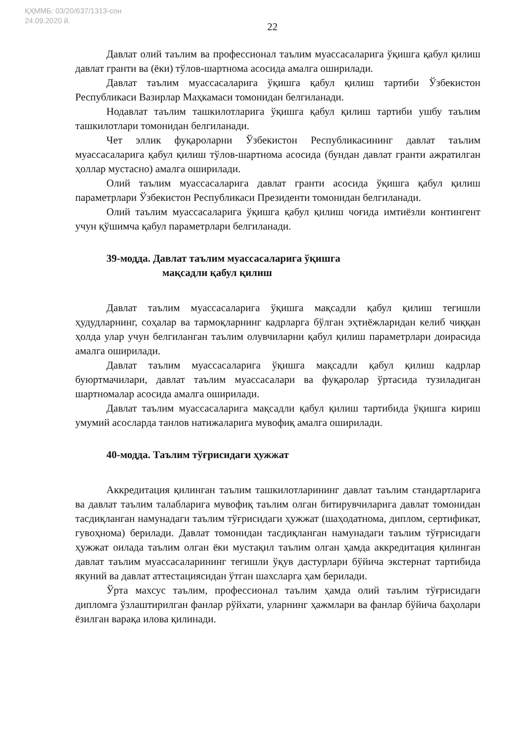ҚҲММБ: 03/20/637/1313-сон
24.09.2020 й.
22
Давлат олий таълим ва профессионал таълим муассасаларига ўқишга қабул қилиш давлат гранти ва (ёки) тўлов-шартнома асосида амалга оширилади.
Давлат таълим муассасаларига ўқишга қабул қилиш тартиби Ўзбекистон Республикаси Вазирлар Маҳкамаси томонидан белгиланади.
Нодавлат таълим ташкилотларига ўқишга қабул қилиш тартиби ушбу таълим ташкилотлари томонидан белгиланади.
Чет эллик фуқароларни Ўзбекистон Республикасининг давлат таълим муассасаларига қабул қилиш тўлов-шартнома асосида (бундан давлат гранти ажратилган ҳоллар мустасно) амалга оширилади.
Олий таълим муассасаларига давлат гранти асосида ўқишга қабул қилиш параметрлари Ўзбекистон Республикаси Президенти томонидан белгиланади.
Олий таълим муассасаларига ўқишга қабул қилиш чоғида имтиёзли контингент учун қўшимча қабул параметрлари белгиланади.
39-модда. Давлат таълим муассасаларига ўқишга
мақсадли қабул қилиш
Давлат таълим муассасаларига ўқишга мақсадли қабул қилиш тегишли ҳудудларнинг, соҳалар ва тармоқларнинг кадрларга бўлган эҳтиёжларидан келиб чиққан ҳолда улар учун белгиланган таълим олувчиларни қабул қилиш параметрлари доирасида амалга оширилади.
Давлат таълим муассасаларига ўқишга мақсадли қабул қилиш кадрлар буюртмачилари, давлат таълим муассасалари ва фуқаролар ўртасида тузиладиган шартномалар асосида амалга оширилади.
Давлат таълим муассасаларига мақсадли қабул қилиш тартибида ўқишга кириш умумий асосларда танлов натижаларига мувофиқ амалга оширилади.
40-модда. Таълим тўғрисидаги ҳужжат
Аккредитация қилинган таълим ташкилотларининг давлат таълим стандартларига ва давлат таълим талабларига мувофиқ таълим олган битирувчиларига давлат томонидан тасдиқланган намунадаги таълим тўғрисидаги ҳужжат (шаҳодатнома, диплом, сертификат, гувоҳнома) берилади. Давлат томонидан тасдиқланган намунадаги таълим тўғрисидаги ҳужжат оилада таълим олган ёки мустақил таълим олган ҳамда аккредитация қилинган давлат таълим муассасаларининг тегишли ўқув дастурлари бўйича экстернат тартибида якуний ва давлат аттестациясидан ўтган шахсларга ҳам берилади.
Ўрта махсус таълим, профессионал таълим ҳамда олий таълим тўғрисидаги дипломга ўзлаштирилган фанлар рўйхати, уларнинг ҳажмлари ва фанлар бўйича баҳолари ёзилган варақа илова қилинади.